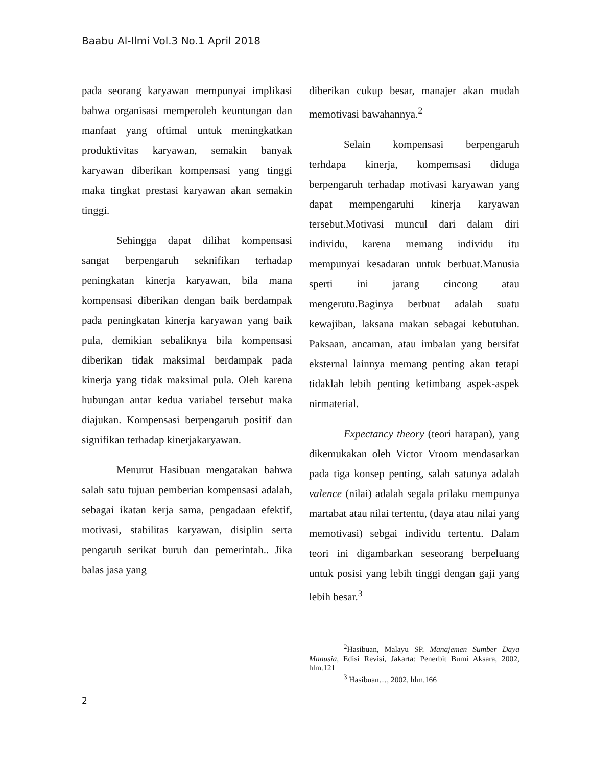Baabu Al-Ilmi Vol.3 No.1 April 2018
pada seorang karyawan mempunyai implikasi bahwa organisasi memperoleh keuntungan dan manfaat yang oftimal untuk meningkatkan produktivitas karyawan, semakin banyak karyawan diberikan kompensasi yang tinggi maka tingkat prestasi karyawan akan semakin tinggi.
Sehingga dapat dilihat kompensasi sangat berpengaruh seknifikan terhadap peningkatan kinerja karyawan, bila mana kompensasi diberikan dengan baik berdampak pada peningkatan kinerja karyawan yang baik pula, demikian sebaliknya bila kompensasi diberikan tidak maksimal berdampak pada kinerja yang tidak maksimal pula. Oleh karena hubungan antar kedua variabel tersebut maka diajukan. Kompensasi berpengaruh positif dan signifikan terhadap kinerjakaryawan.
Menurut Hasibuan mengatakan bahwa salah satu tujuan pemberian kompensasi adalah, sebagai ikatan kerja sama, pengadaan efektif, motivasi, stabilitas karyawan, disiplin serta pengaruh serikat buruh dan pemerintah.. Jika balas jasa yang
diberikan cukup besar, manajer akan mudah memotivasi bawahannya.<sup>2</sup>
Selain kompensasi berpengaruh terhdapa kinerja, kompemsasi diduga berpengaruh terhadap motivasi karyawan yang dapat mempengaruhi kinerja karyawan tersebut.Motivasi muncul dari dalam diri individu, karena memang individu itu mempunyai kesadaran untuk berbuat.Manusia sperti ini jarang cincong atau mengerutu.Baginya berbuat adalah suatu kewajiban, laksana makan sebagai kebutuhan. Paksaan, ancaman, atau imbalan yang bersifat eksternal lainnya memang penting akan tetapi tidaklah lebih penting ketimbang aspek-aspek nirmaterial.
Expectancy theory (teori harapan), yang dikemukakan oleh Victor Vroom mendasarkan pada tiga konsep penting, salah satunya adalah valence (nilai) adalah segala prilaku mempunya martabat atau nilai tertentu, (daya atau nilai yang memotivasi) sebgai individu tertentu. Dalam teori ini digambarkan seseorang berpeluang untuk posisi yang lebih tinggi dengan gaji yang lebih besar.<sup>3</sup>
<sup>2</sup> Hasibuan, Malayu SP. Manajemen Sumber Daya Manusia, Edisi Revisi, Jakarta: Penerbit Bumi Aksara, 2002, hlm.121
<sup>3</sup> Hasibuan…, 2002, hlm.166
2